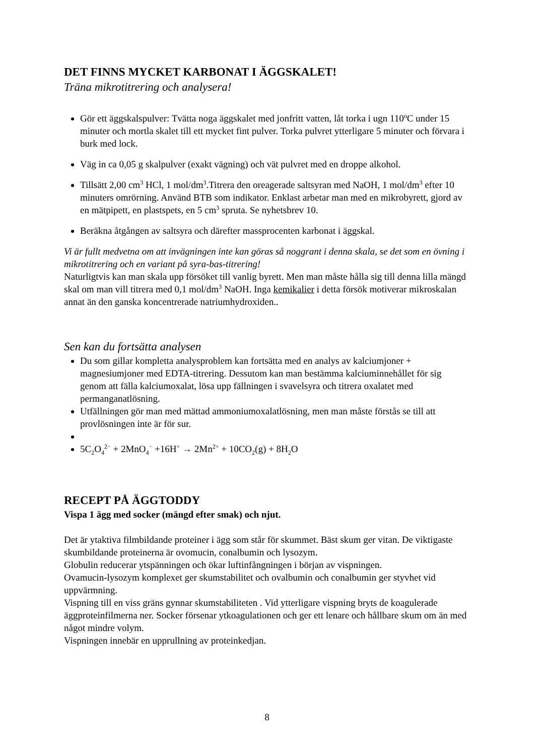DET FINNS MYCKET KARBONAT I ÄGGSKALET!
Träna mikrotitrering och analysera!
Gör ett äggskalspulver: Tvätta noga äggskalet med jonfritt vatten, låt torka i ugn 110<sup>o</sup>C under 15 minuter och mortla skalet till ett mycket fint pulver. Torka pulvret ytterligare 5 minuter och förvara i burk med lock.
Väg in ca 0,05 g skalpulver (exakt vägning) och vät pulvret med en droppe alkohol.
Tillsätt 2,00 cm<sup>3</sup> HCl, 1 mol/dm<sup>3</sup>.Titrera den oreagerade saltsyran med NaOH, 1 mol/dm<sup>3</sup> efter 10 minuters omrörning. Använd BTB som indikator. Enklast arbetar man med en mikrobyrett, gjord av en mätpipett, en plastspets, en 5 cm<sup>3</sup> spruta. Se nyhetsbrev 10.
Beräkna åtgången av saltsyra och därefter massprocenten karbonat i äggskal.
Vi är fullt medvetna om att invägningen inte kan göras så noggrant i denna skala, se det som en övning i mikrotitrering och en variant på syra-bas-titrering!
Naturligtvis kan man skala upp försöket till vanlig byrett. Men man måste hålla sig till denna lilla mängd skal om man vill titrera med 0,1 mol/dm<sup>3</sup> NaOH. Inga kemikalier i detta försök motiverar mikroskalan annat än den ganska koncentrerade natriumhydroxiden..
Sen kan du fortsätta analysen
Du som gillar kompletta analysproblem kan fortsätta med en analys av kalciumjoner + magnesiumjoner med EDTA-titrering. Dessutom kan man bestämma kalciuminnehållet för sig genom att fälla kalciumoxalat, lösa upp fällningen i svavelsyra och titrera oxalatet med permanganatlösning.
Utfällningen gör man med mättad ammoniumoxalatlösning, men man måste förstås se till att provlösningen inte är för sur.
5C<sub>2</sub>O<sub>4</sub><sup>2−</sup> + 2MnO<sub>4</sub><sup>−</sup> +16H<sup>+</sup> → 2Mn<sup>2+</sup> + 10CO<sub>2</sub>(g) + 8H<sub>2</sub>O
RECEPT PÅ ÄGGTODDY
Vispa 1 ägg med socker (mängd efter smak) och njut.
Det är ytaktiva filmbildande proteiner i ägg som står för skummet. Bäst skum ger vitan. De viktigaste skumbildande proteinerna är ovomucin, conalbumin och lysozym.
Globulin reducerar ytspänningen och ökar luftinfångningen i början av vispningen.
Ovamucin-lysozym komplexet ger skumstabilitet och ovalbumin och conalbumin ger styvhet vid uppvärmning.
Vispning till en viss gräns gynnar skumstabiliteten . Vid ytterligare vispning bryts de koagulerade äggproteinfilmerna ner. Socker försenar ytkoagulationen och ger ett lenare och hållbare skum om än med något mindre volym.
Vispningen innebär en upprullning av proteinkedjan.
8